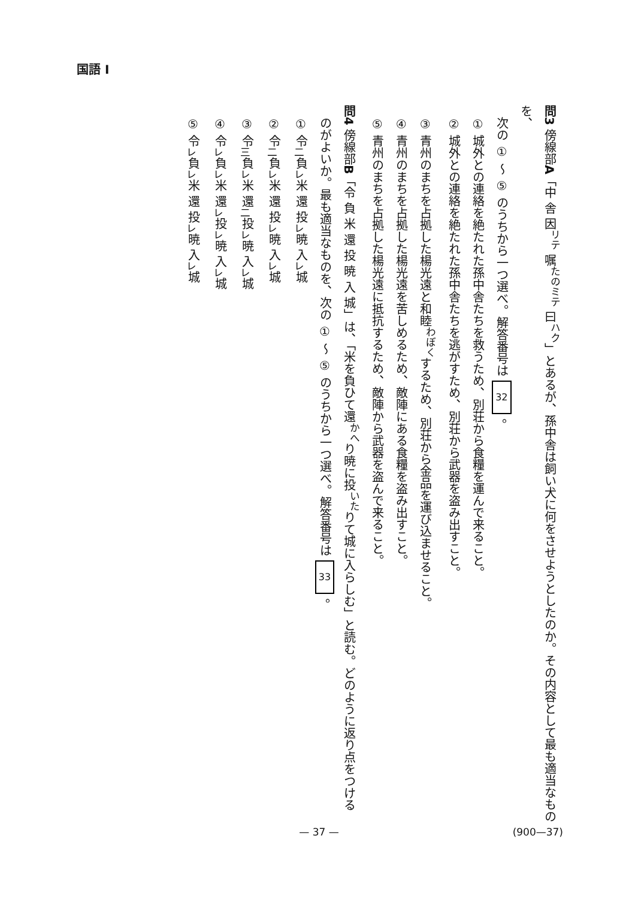国語 I
問3 傍線部A「中 舎 因<sup>リテ</sup> 嘱<sup>たのミテ</sup> 曰<sup>ハク</sup>」とあるが、孫中舎は飼い犬に何をさせようとしたのか。その内容として最も適当なものを、
　次の ① ～ ⑤ のうちから一つ選べ。解答番号は 32 。
　① 城外との連絡を絶たれた孫中舎たちを救うため、別荘から食糧を運んで来ること。
　② 城外との連絡を絶たれた孫中舎たちを逃がすため、別荘から武器を盗み出すこと。
　③ 青州のまちを占拠した楊光遠と和睦<sup>わぼく</sup>するため、別荘から金品を運び込ませること。
　④ 青州のまちを占拠した楊光遠を苦しめるため、敵陣にある食糧を盗み出すこと。
　⑤ 青州のまちを占拠した楊光遠に抵抗するため、敵陣から武器を盗んで来ること。
問4 傍線部B「令 負 米 還 投 暁 入 城」は、「米を負ひて還<sup>かへ</sup>り暁に投<sup>いた</sup>りて城に入らしむ」と読む。どのように返り点をつける
　のがよいか。最も適当なものを、次の ① ～ ⑤ のうちから一つ選べ。解答番号は 33 。
　① 令<sub>二</sub>負<sub>レ</sub>米 還 投<sub>レ</sub>暁 入<sub>レ</sub>城
　② 令<sub>二</sub>負<sub>レ</sub>米 還 投<sub>レ</sub>暁 入<sub>レ</sub>城
　③ 令<sub>三</sub>負<sub>レ</sub>米 還<sub>二</sub>投<sub>レ</sub>暁 入<sub>レ</sub>城
　④ 令<sub>レ</sub>負<sub>レ</sub>米 還<sub>レ</sub>投<sub>レ</sub>暁 入<sub>レ</sub>城
　⑤ 令<sub>レ</sub>負<sub>レ</sub>米 還 投<sub>レ</sub>暁 入<sub>レ</sub>城
— 37 —
(900—37)